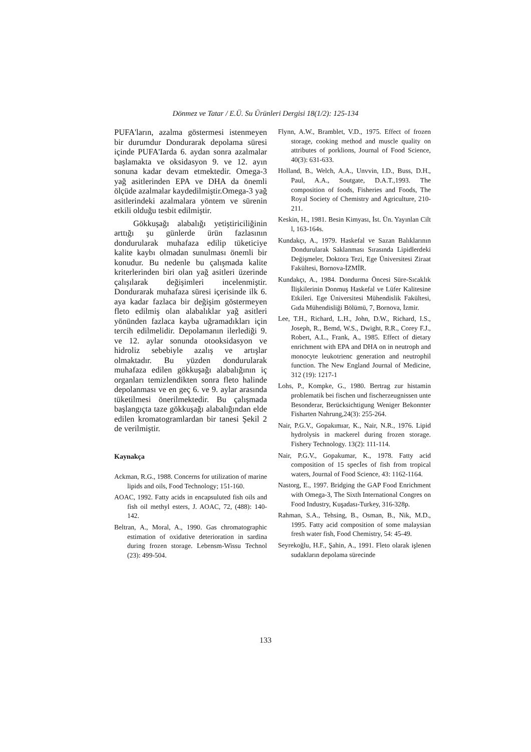Dönmez ve Tatar / E.Ü. Su Ürünleri Dergisi 18(1/2): 125-134
PUFA'ların, azalma göstermesi istenmeyen bir durumdur Dondurarak depolama süresi içinde PUFA'Iarda 6. aydan sonra azalmalar başlamakta ve oksidasyon 9. ve 12. ayın sonuna kadar devam etmektedir. Omega-3 yağ asitlerinden EPA ve DHA da önemli ölçüde azalmalar kaydedilmiştir.Omega-3 yağ asitlerindeki azalmalara yöntem ve sürenin etkili olduğu tesbit edilmiştir.
Gökkuşağı alabalığı yetiştiriciliğinin arttığı şu günlerde ürün fazlasının dondurularak muhafaza edilip tüketiciye kalite kaybı olmadan sunulması önemli bir konudur. Bu nedenle bu çalışmada kalite kriterlerinden biri olan yağ asitleri üzerinde çalışılarak değişimleri incelenmiştir. Dondurarak muhafaza süresi içerisinde ilk 6. aya kadar fazlaca bir değişim göstermeyen fleto edilmiş olan alabalıklar yağ asitleri yönünden fazlaca kayba uğramadıkları için tercih edilmelidir. Depolamanın ilerlediği 9. ve 12. aylar sonunda otooksidasyon ve hidroliz sebebiyle azalış ve artışlar olmaktadır. Bu yüzden dondurularak muhafaza edilen gökkuşağı alabalığının iç organları temizlendikten sonra fleto halinde depolanması ve en geç 6. ve 9. aylar arasında tüketilmesi önerilmektedir. Bu çalışmada başlangıçta taze gökkuşağı alabalığından elde edilen kromatogramlardan bir tanesi Şekil 2 de verilmiştir.
Kaynakça
Ackman, R.G., 1988. Concerns for utilization of marine lipids and oils, Food Technology; 151-160.
AOAC, 1992. Fatty acids in encapsuluted fish oils and fish oil methyl esters, J. AOAC, 72, (488): 140-142.
Beltran, A., Moral, A., 1990. Gas chromatographic estimation of oxidative deterioration in sardina during frozen storage. Lebensm-Wissu Technol (23): 499-504.
Flynn, A.W., Bramblet, V.D., 1975. Effect of frozen storage, cooking method and muscle quality on attributes of porklions, Journal of Food Science, 40(3): 631-633.
Holland, B., Welch, A.A., Unvvin, I.D., Buss, D.H., Paul, A.A., Soutgate, D.A.T.,1993. The composition of foods, Fisheries and Foods, The Royal Society of Chemistry and Agriculture, 210-211.
Keskin, H., 1981. Besin Kimyası, İst. Ün. Yayınlan Cilt l, 163-164s.
Kundakçı, A., 1979. Haskefal ve Sazan Balıklarının Dondurularak Saklanması Sırasında Lipidlerdeki Değişmeler, Doktora Tezi, Ege Üniversitesi Ziraat Fakültesi, Bornova-İZMİR.
Kundakçı, A., 1984. Dondurma Öncesi Süre-Sıcaklık İlişkilerinin Donmuş Haskefal ve Lüfer Kalitesine Etkileri. Ege Üniversitesi Mühendislik Fakültesi, Gıda Mühendisliği Bölümü, 7, Bornova, İzmir.
Lee, T.H., Richard, L.H., John, D.W., Richard, I.S., Joseph, R., Bemd, W.S., Dwight, R.R., Corey F.J., Robert, A.L., Frank, A., 1985. Effect of dietary enrichment with EPA and DHA on in neutroph and monocyte leukotrienc generation and neutrophil function. The New England Journal of Medicine, 312 (19): 1217-1
Lohs, P., Kompke, G., 1980. Bertrag zur histamin problematik bei fischen und fischerzeugnissen unte Besonderar, Berücksichtigung Weniger Bekonnter Fisharten Nahrung,24(3): 255-264.
Nair, P.G.V., Gopakımıar, K., Nair, N.R., 1976. Lipid hydrolysis in mackerel during frozen storage. Fishery Technology. 13(2): 111-114.
Nair, P.G.V., Gopakumar, K., 1978. Fatty acid composition of 15 specİes of fish from tropical waters, Journal of Food Science, 43: 1162-1164.
Nastorg, E., 1997. Bridging the GAP Food Enrichment with Omega-3, The Sixth International Congres on Food Industry, Kuşadası-Turkey, 316-328p.
Rahman, S.A., Tehsing, B., Osman, B., Nik, M.D., 1995. Fatty acid composition of some malaysian fresh water fish, Food Chemistry, 54: 45-49.
Seyrekoğlu, H.F., Şahin, A., 1991. Fleto olarak işlenen sudakların depolama sürecinde
133